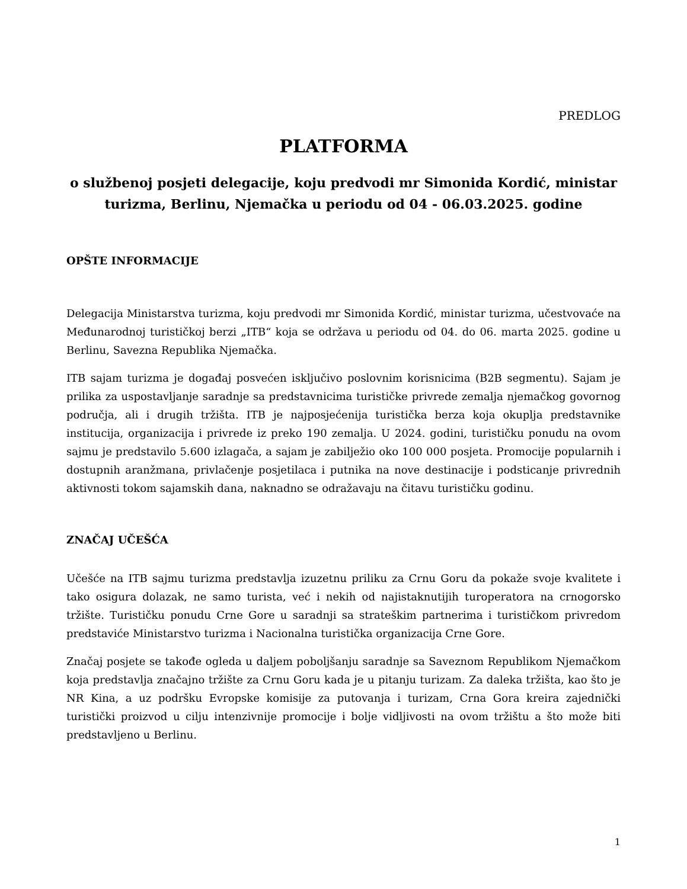PREDLOG
PLATFORMA
o službenoj posjeti delegacije, koju predvodi mr Simonida Kordić, ministar turizma, Berlinu, Njemačka u periodu od 04 - 06.03.2025. godine
OPŠTE INFORMACIJE
Delegacija Ministarstva turizma, koju predvodi mr Simonida Kordić, ministar turizma, učestvovaće na Međunarodnoj turističkoj berzi „ITB“ koja se održava u periodu od 04. do 06. marta 2025. godine u Berlinu, Savezna Republika Njemačka.
ITB sajam turizma je događaj posvećen isključivo poslovnim korisnicima (B2B segmentu). Sajam je prilika za uspostavljanje saradnje sa predstavnicima turističke privrede zemalja njemačkog govornog područja, ali i drugih tržišta. ITB je najposjećenija turistička berza koja okuplja predstavnike institucija, organizacija i privrede iz preko 190 zemalja. U 2024. godini, turističku ponudu na ovom sajmu je predstavilo 5.600 izlagača, a sajam je zabilježio oko 100 000 posjeta. Promocije popularnih i dostupnih aranžmana, privlačenje posjetilaca i putnika na nove destinacije i podsticanje privrednih aktivnosti tokom sajamskih dana, naknadno se odražavaju na čitavu turističku godinu.
ZNAČAJ UČEŠĆA
Učešće na ITB sajmu turizma predstavlja izuzetnu priliku za Crnu Goru da pokaže svoje kvalitete i tako osigura dolazak, ne samo turista, već i nekih od najistaknutijih turoperatora na crnogorsko tržište. Turističku ponudu Crne Gore u saradnji sa strateškim partnerima i turističkom privredom predstaviće Ministarstvo turizma i Nacionalna turistička organizacija Crne Gore.
Značaj posjete se takođe ogleda u daljem poboljšanju saradnje sa Saveznom Republikom Njemačkom koja predstavlja značajno tržište za Crnu Goru kada je u pitanju turizam. Za daleka tržišta, kao što je NR Kina, a uz podršku Evropske komisije za putovanja i turizam, Crna Gora kreira zajednički turistički proizvod u cilju intenzivnije promocije i bolje vidljivosti na ovom tržištu a što može biti predstavljeno u Berlinu.
1